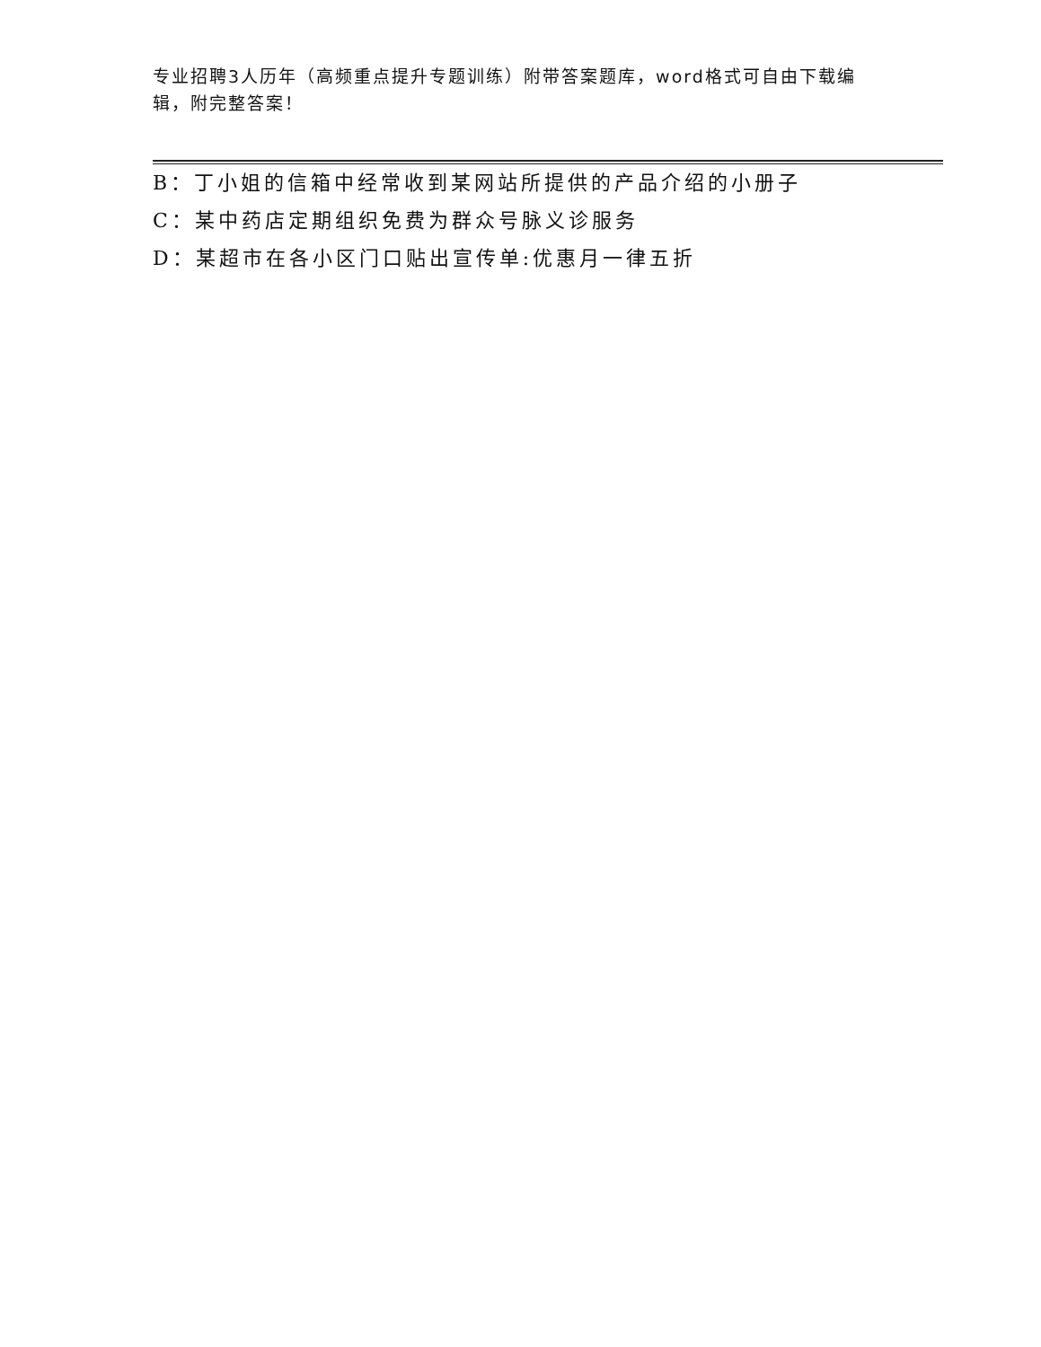专业招聘3人历年（高频重点提升专题训练）附带答案题库，word格式可自由下载编辑，附完整答案！
B：丁小姐的信箱中经常收到某网站所提供的产品介绍的小册子
C：某中药店定期组织免费为群众号脉义诊服务
D：某超市在各小区门口贴出宣传单:优惠月一律五折